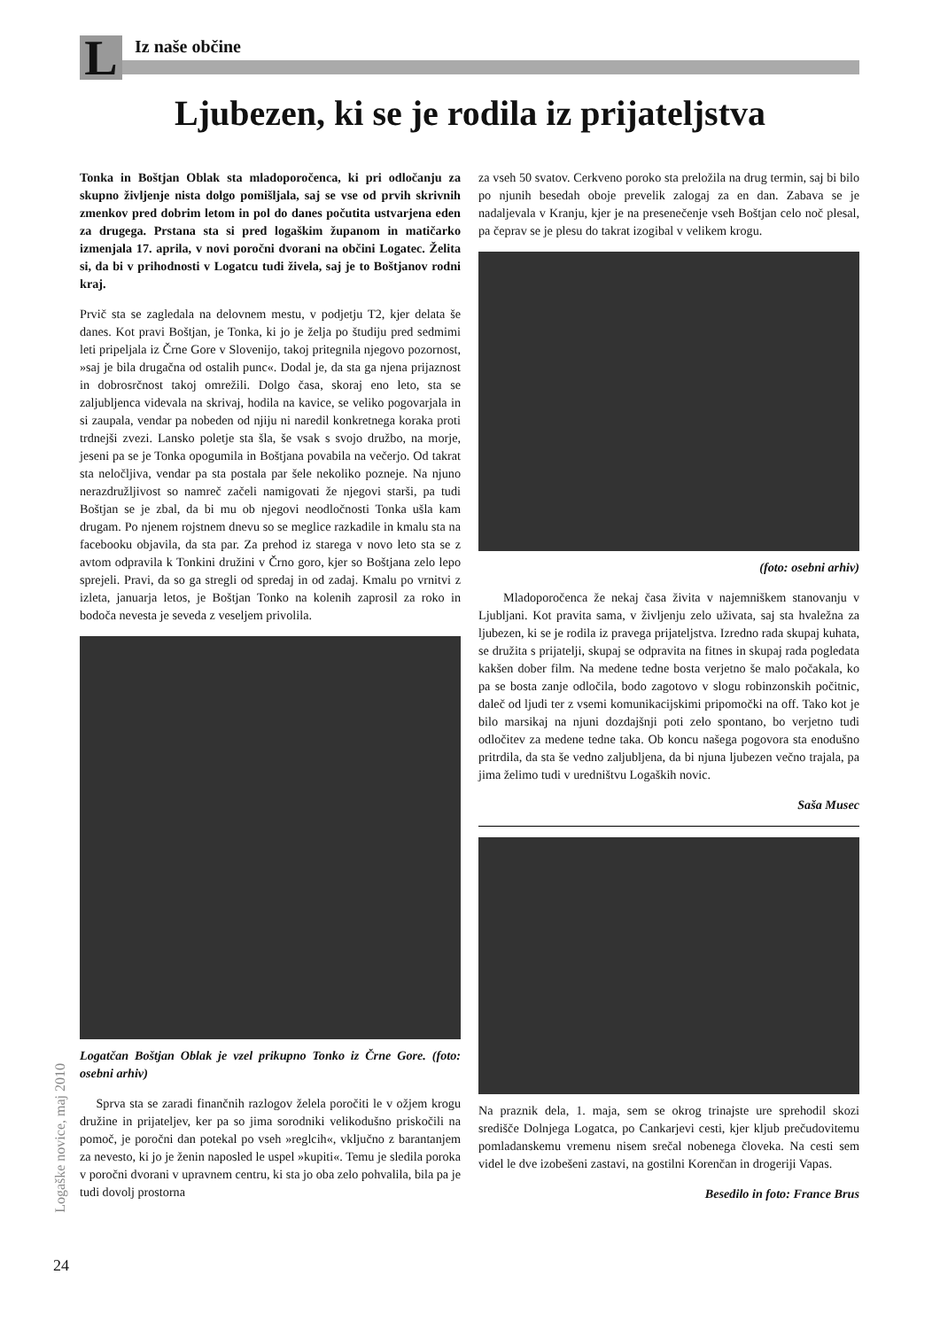L Iz naše občine
Ljubezen, ki se je rodila iz prijateljstva
Tonka in Boštjan Oblak sta mladoporočenca, ki pri odločanju za skupno življenje nista dolgo pomišljala, saj se vse od prvih skrivnih zmenkov pred dobrim letom in pol do danes počutita ustvarjena eden za drugega. Prstana sta si pred logaškim županom in matičarko izmenjala 17. aprila, v novi poročni dvorani na občini Logatec. Želita si, da bi v prihodnosti v Logatcu tudi živela, saj je to Boštjanov rodni kraj.
Prvič sta se zagledala na delovnem mestu, v podjetju T2, kjer delata še danes. Kot pravi Boštjan, je Tonka, ki jo je želja po študiju pred sedmimi leti pripeljala iz Črne Gore v Slovenijo, takoj pritegnila njegovo pozornost, »saj je bila drugačna od ostalih punc«. Dodal je, da sta ga njena prijaznost in dobrosrčnost takoj omrežili. Dolgo časa, skoraj eno leto, sta se zaljubljenca videvala na skrivaj, hodila na kavice, se veliko pogovarjala in si zaupala, vendar pa nobeden od njiju ni naredil konkretnega koraka proti trdnejši zvezi. Lansko poletje sta šla, še vsak s svojo družbo, na morje, jeseni pa se je Tonka opogumila in Boštjana povabila na večerjo. Od takrat sta neločljiva, vendar pa sta postala par šele nekoliko pozneje. Na njuno nerazdružljivost so namreč začeli namigovati že njegovi starši, pa tudi Boštjan se je zbal, da bi mu ob njegovi neodločnosti Tonka ušla kam drugam. Po njenem rojstnem dnevu so se meglice razkadile in kmalu sta na facebooku objavila, da sta par. Za prehod iz starega v novo leto sta se z avtom odpravila k Tonkini družini v Črno goro, kjer so Boštjana zelo lepo sprejeli. Pravi, da so ga stregli od spredaj in od zadaj. Kmalu po vrnitvi z izleta, januarja letos, je Boštjan Tonko na kolenih zaprosil za roko in bodoča nevesta je seveda z veseljem privolila.
Logatčan Boštjan Oblak je vzel prikupno Tonko iz Črne Gore. (foto: osebni arhiv)
Sprva sta se zaradi finančnih razlogov želela poročiti le v ožjem krogu družine in prijateljev, ker pa so jima sorodniki velikodušno priskočili na pomoč, je poročni dan potekal po vseh »reglcih«, vključno z barantanjem za nevesto, ki jo je ženin naposled le uspel »kupiti«. Temu je sledila poroka v poročni dvorani v upravnem centru, ki sta jo oba zelo pohvalila, bila pa je tudi dovolj prostorna
za vseh 50 svatov. Cerkveno poroko sta preložila na drug termin, saj bi bilo po njunih besedah oboje prevelik zalogaj za en dan. Zabava se je nadaljevala v Kranju, kjer je na presenečenje vseh Boštjan celo noč plesal, pa čeprav se je plesu do takrat izogibal v velikem krogu.
(foto: osebni arhiv)
Mladoporočenca že nekaj časa živita v najemniškem stanovanju v Ljubljani. Kot pravita sama, v življenju zelo uživata, saj sta hvaležna za ljubezen, ki se je rodila iz pravega prijateljstva. Izredno rada skupaj kuhata, se družita s prijatelji, skupaj se odpravita na fitnes in skupaj rada pogledata kakšen dober film. Na medene tedne bosta verjetno še malo počakala, ko pa se bosta zanje odločila, bodo zagotovo v slogu robinzonskih počitnic, daleč od ljudi ter z vsemi komunikacijskimi pripomočki na off. Tako kot je bilo marsikaj na njuni dozdajšnji poti zelo spontano, bo verjetno tudi odločitev za medene tedne taka. Ob koncu našega pogovora sta enodušno pritrdila, da sta še vedno zaljubljena, da bi njuna ljubezen večno trajala, pa jima želimo tudi v uredništvu Logaških novic.
Saša Musec
Na praznik dela, 1. maja, sem se okrog trinajste ure sprehodil skozi središče Dolnjega Logatca, po Cankarjevi cesti, kjer kljub prečudovitemu pomladanskemu vremenu nisem srečal nobenega človeka. Na cesti sem videl le dve izobešeni zastavi, na gostilni Korenčan in drogeriji Vapas.
Besedilo in foto: France Brus
Logaške novice, maj 2010
24